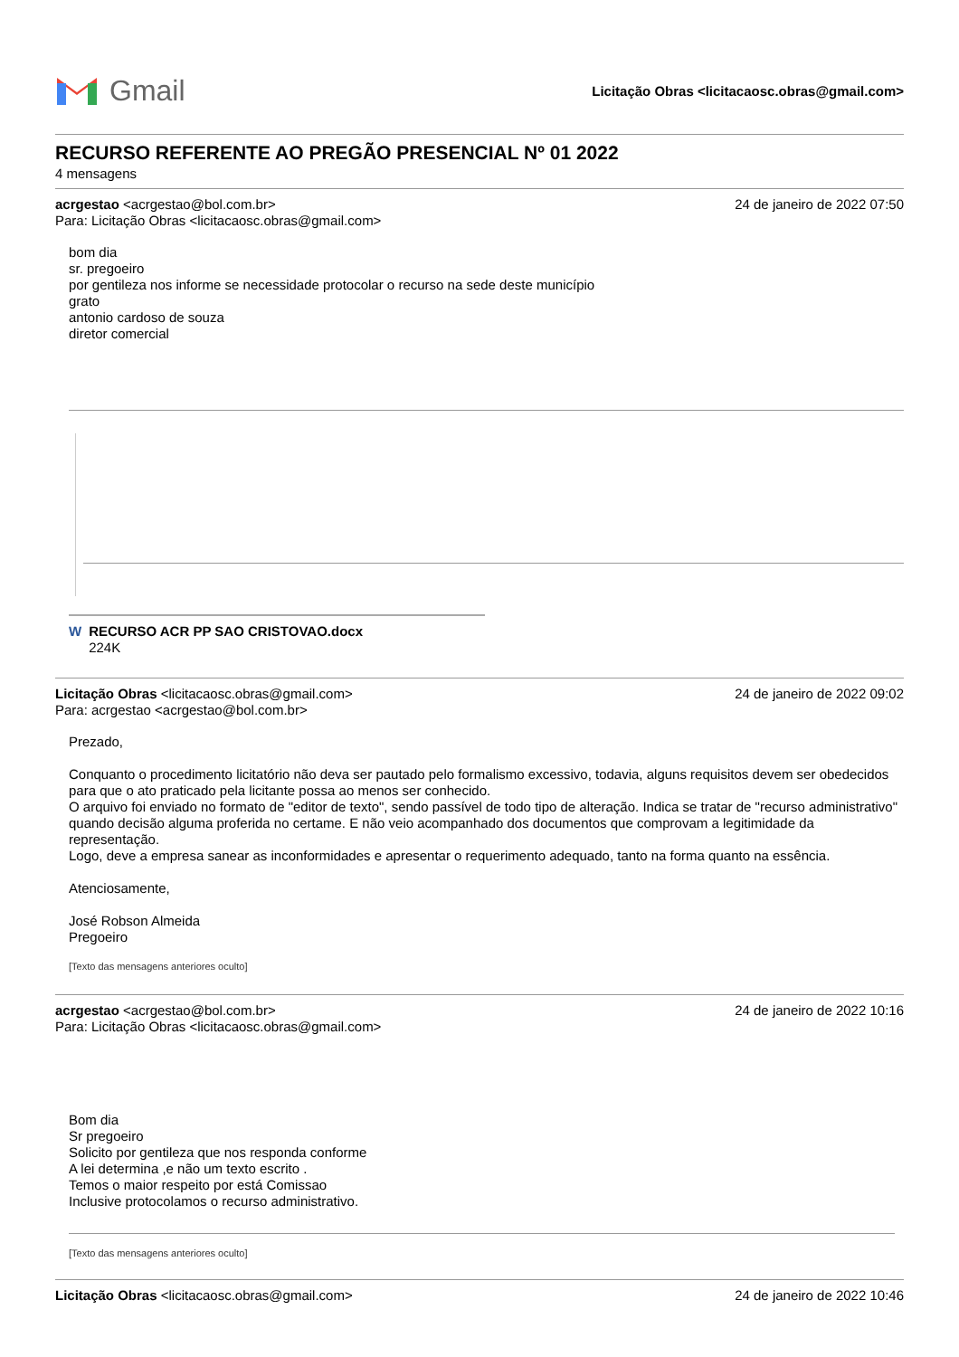Gmail
Licitação Obras <licitacaosc.obras@gmail.com>
RECURSO REFERENTE AO PREGÃO PRESENCIAL Nº 01 2022
4 mensagens
acrgestao <acrgestao@bol.com.br> 24 de janeiro de 2022 07:50
Para: Licitação Obras <licitacaosc.obras@gmail.com>
bom dia
sr. pregoeiro
por gentileza nos informe se necessidade protocolar o recurso na sede deste município
grato
antonio cardoso de souza
diretor comercial
W RECURSO ACR PP SAO CRISTOVAO.docx
224K
Licitação Obras <licitacaosc.obras@gmail.com> 24 de janeiro de 2022 09:02
Para: acrgestao <acrgestao@bol.com.br>
Prezado,
Conquanto o procedimento licitatório não deva ser pautado pelo formalismo excessivo, todavia, alguns requisitos devem ser obedecidos para que o ato praticado pela licitante possa ao menos ser conhecido.
O arquivo foi enviado no formato de "editor de texto", sendo passível de todo tipo de alteração. Indica se tratar de "recurso administrativo" quando decisão alguma proferida no certame. E não veio acompanhado dos documentos que comprovam a legitimidade da representação.
Logo, deve a empresa sanear as inconformidades e apresentar o requerimento adequado, tanto na forma quanto na essência.
Atenciosamente,
José Robson Almeida
Pregoeiro
[Texto das mensagens anteriores oculto]
acrgestao <acrgestao@bol.com.br> 24 de janeiro de 2022 10:16
Para: Licitação Obras <licitacaosc.obras@gmail.com>
Bom dia
Sr pregoeiro
Solicito por gentileza que nos responda conforme
A lei determina ,e não um texto escrito .
Temos o maior respeito por está Comissao
Inclusive protocolamos o recurso administrativo.
[Texto das mensagens anteriores oculto]
Licitação Obras <licitacaosc.obras@gmail.com> 24 de janeiro de 2022 10:46